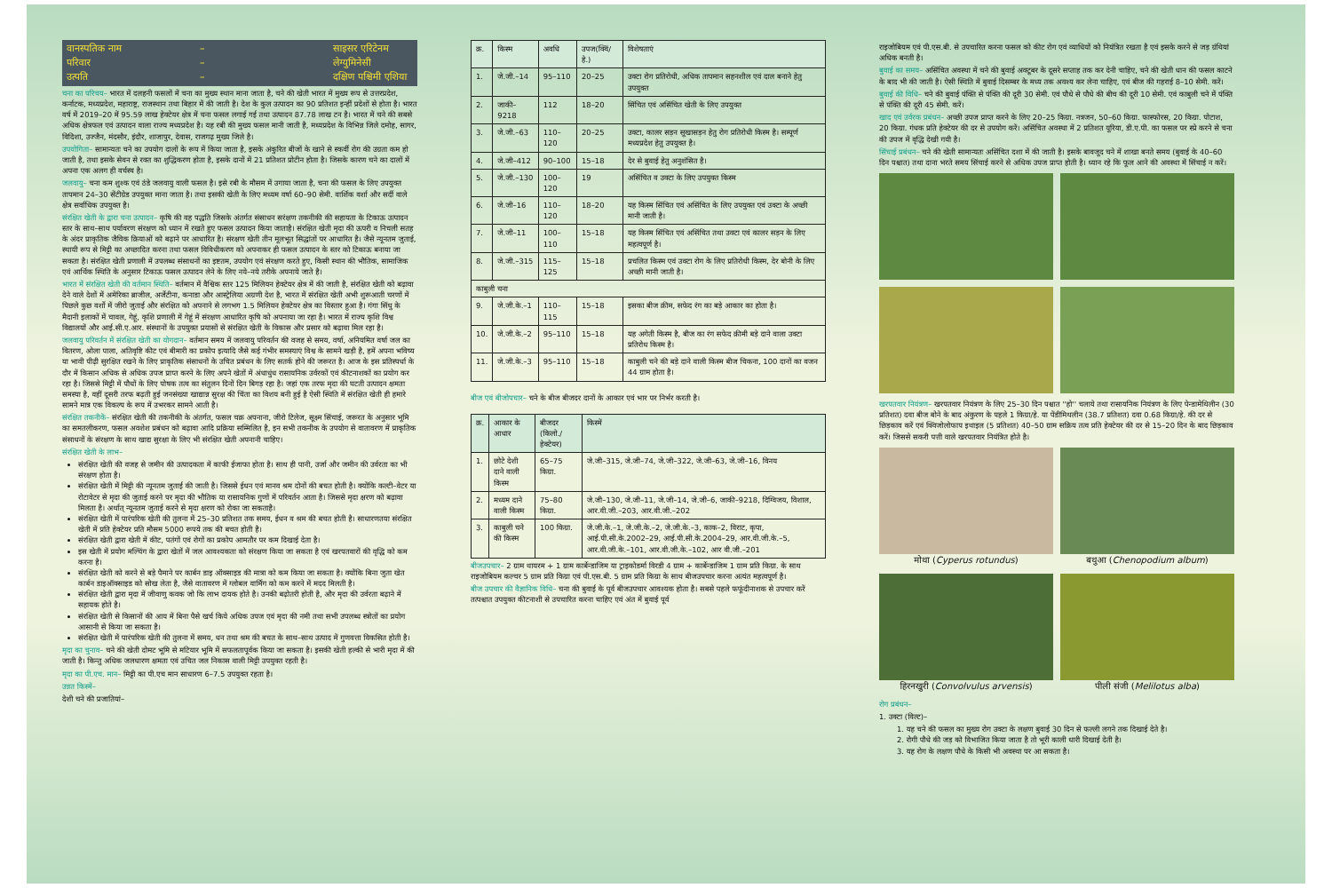वानस्पतिक नाम – साइसर एरिटेनम
परिवार – लेग्युमिनेसी
उत्पति – दक्षिण पश्चिमी एशिया
चना का परिचय– भारत में दलहनी फसलों में चना का मुख्य स्थान माना जाता है, चने की खेती भारत में मुख्य रूप से उत्तरप्रदेश, कर्नाटक, मध्यप्रदेश, महाराष्ट्र, राजस्थान तथा बिहार में की जाती है। देश के कुल उत्पादन का 90 प्रतिशत इन्हीं प्रदेशों से होता है। भारत वर्ष में 2019–20 में 95.59 लाख हेक्टेयर क्षेत्र में चना फसल लगाई गई तथा उत्पादन 87.78 लाख टन है। भारत में चने की सबसे अधिक क्षेत्रफल एवं उत्पादन वाला राज्य मध्यप्रदेश है। यह रबी की मुख्य फसल मानी जाती है, मध्यप्रदेश के विभिन्न जिले दमोह, सागर, विदिशा, उज्जैन, मंदसौर, इंदौर, शाजापुर, देवास, राजगढ़ मुख्य जिले है।
उपयोगिता– सामान्यतः चने का उपयोग दालों के रूप में किया जाता है, इसके अंकुरित बीजों के खाने से स्कर्वी रोग की उग्रता कम हो जाती है, तथा इसके सेवन से रक्त का शुद्धिकरण होता है, इसके दानों में 21 प्रतिशत प्रोटीन होता है। जिसके कारण चने का दालों में अपना एक अलग ही वर्चस्व है।
जलवायु– चना कम शुश्क एवं ठंडे जलवायु वाली फसल है। इसे रबी के मौसम में उगाया जाता है, चना की फसल के लिए उपयुक्त तापमान 24–30 सेंटीग्रेड उपयुक्त माना जाता है। तथा इसकी खेती के लिए मध्यम वर्षा 60–90 सेमी. वार्शिक वर्शा और सर्दी वाले क्षेत्र सर्वाधिक उपयुक्त है।
संरक्षित खेती के द्वारा चना उत्पादन– कृषि की वह पद्धति जिसके अंतर्गत संसाधन सरंक्षण तकनीकी की सहायता के टिकाऊ उत्पादन स्तर के साथ–साथ पर्यावरण संरक्षण को ध्यान में रखते हुए फसल उत्पादन किया जाताहै। संरक्षित खेती मृदा की ऊपरी व निचली सतह के अंदर प्राकृतिक जैविक क्रियाओं को बढ़ाने पर आधारित है। संरक्षण खेती तीन मूलभूत सिद्धांतों पर आधारित है। जैसे न्यूनतम जुताई, स्थायी रूप से मिट्टी का अच्छादित करना तथा फसल विविधीकरण को अपनाकर ही फसल उत्पादन के स्तर को टिकाऊ बनाया जा सकता है। संरक्षित खेती प्रणाली में उपलब्ध संसाधनों का इष्टतम, उपयोग एवं संरक्षण करते हुए, किसी स्थान की भौतिक, सामाजिक एवं आर्थिक स्थिति के अनुसार टिकाऊ फसल उत्पादन लेने के लिए नये–नये तरीके अपनाये जाते है।
भारत में संरक्षित खेती की वर्तमान स्थिति– वर्तमान में वैश्विक स्तर 125 मिलियन हेक्टेयर क्षेत्र में की जाती है, संरक्षित खेती को बढ़ावा देने वाले देशों में अमेरिका ब्राजील, अर्जेटीना, कनाडा और आस्ट्रेलिया अग्रणी देश है, भारत में संरक्षित खेती अभी शुरूआती चरणों में पिछले कुछ वर्शो में जीरो जुताई और संरक्षित को अपनाने से लगभग 1.5 मिलियन हेक्टेयर क्षेत्र का विस्तार हुआ है। गंगा सिंधु के मैदानी इलाकों में चावल, गेहूं, कृशि प्रणाली में गेहूं में संरक्षण आधारित कृषि को अपनाया जा रहा है। भारत में राज्य कृशि विश्व विद्यालयों और आई.सी.ए.आर. संस्थानों के उपयुक्त प्रयासों से संरक्षित खेती के विकास और प्रसार को बढ़ावा मिल रहा है।
जलवायु परिवर्तन में संरक्षित खेती का योगदान– वर्तमान समय में जलवायु परिवर्तन की वजह से समय, वर्षा, अनियमित वर्षा जल का वितरण, ओला पाला, अतिवृष्टि कीट एवं बीमारी का प्रकोप इत्यादि जैसे कई गंभीर समस्याएं विश्व के सामने खड़ी है, हमें अपना भविष्य या भावी पीढ़ी सुरक्षित रखने के लिए प्राकृतिक संसाधनों के उचित प्रबंधन के लिए सतर्क होने की जरूरत है। आज के इस प्रतिस्पर्धा के दौर में किसान अधिक से अधिक उपज प्राप्त करने के लिए अपने खेतों में अंधाधुंध रासायनिक उर्वरकों एवं कीटनाशकों का प्रयोग कर रहा है। जिससे मिट्टी में पौधों के लिए पोषक तत्व का संतुलन दिनों दिन बिगड़ रहा है। जहां एक तरफ मृदा की घटती उत्पादन क्षमता समस्या है, वहीं दूसरी तरफ बढ़ती हुई जनसंख्या खाद्यान्न सुरक्ष की चिंता का विशय बनी हुई है ऐसी स्थिति में संरक्षित खेती ही हमारे सामने मात्र एक विकल्प के रूप में उभरकर सामने आती है।
संरक्षित तकनीकें– संरक्षित खेती की तकनीकी के अंतर्गत, फसल चक्र अपनाना, जीरो टिलेज, सूक्ष्म सिंचाई, जरूरत के अनुसार भूमि का समतलीकरण, फसल अवशेश प्रबंधन को बढ़ावा आदि प्रक्रिया सम्मिलित है, इन सभी तकनीक के उपयोग से वातावरण में प्राकृतिक संसाधनों के संरक्षण के साथ खाद्य सुरक्षा के लिए भी संरक्षित खेती अपनानी चाहिए।
संरक्षित खेती के लाभ–
संरक्षित खेती की वजह से जमीन की उत्पादकता में काफी ईजाफा होता है। साथ ही पानी, उर्जा और जमीन की उर्वरता का भी संरक्षण होता है।
संरक्षित खेती में मिट्टी की न्यूनतम जुताई की जाती है। जिससे ईधन एवं मानव श्रम दोनों की बचत होती है। क्योंकि कल्टी–वेटर या रोटावेटर से मृदा की जुताई करने पर मृदा की भौतिक या रासायनिक गुणों में परिवर्तन आता है। जिससे मृदा क्षरण को बढ़ावा मिलता है। अर्थात् न्यूनतम जुताई करने से मृदा क्षरण को रोका जा सकताहै।
संरक्षित खेती में पारंपरिक खेती की तुलना में 25–30 प्रतिशत तक समय, ईधन व श्रम की बचत होती है। साधारणतया संरक्षित खेती में प्रति हेक्टेयर प्रति मौसम 5000 रूपये तक की बचत होती है।
संरक्षित खेती द्वारा खेती में कीट, पतंगों एवं रोगों का प्रकोप आमतौर पर कम दिखाई देता है।
इस खेती में प्रयोग मल्चिंग के द्वारा खेतों में जल आवश्यकता को संरक्षण किया जा सकता है एवं खरपतवारों की वृद्धि को कम करना है।
संरक्षित खेती को करने से बड़े पैमाने पर कार्बन डाइ ऑक्साइड की मात्रा को कम किया जा सकता है। क्योंकि बिना जुता खेत कार्बन डाइऑक्साइड को सोख लेता है, जैसे वातावरण में ग्लोबल वार्मिंग को कम करने में मदद मिलती है।
संरक्षित खेती द्वारा मृदा में जीवाणु कवक जो कि लाभ दायक होते है। उनकी बढ़ोतरी होती है, और मृदा की उर्वरता बढ़ाने में सहायक होते है।
संरक्षित खेती से किसानों की आय में बिना पैसे खर्च किये अधिक उपज एवं मृदा की नमी तथा सभी उपलब्ध स्त्रोतों का प्रयोग आसानी से किया जा सकता है।
संरक्षित खेती में पारंपरिक खेती की तुलना में समय, धन तथा श्रम की बचत के साथ–साथ उत्पाद में गुणवत्ता विकसित होती है।
मृदा का चुनाव– चने की खेती दोमट भूमि से मटियार भूमि में सफलतापूर्वक किया जा सकता है। इसकी खेती हल्की से भारी मृदा में की जाती है। किन्तु अधिक जलधारण क्षमता एवं उचित जल निकास वाली मिट्टी उपयुक्त रहती है।
मृदा का पी.एच. मान– मिट्टी का पी.एच मान साधारण 6–7.5 उपयुक्त रहता है।
उन्नत किस्में–
देशी चने की प्रजातियां–
| क्र. | किस्म | अवधि | उपज(क्विं/हे.) | विशेषताएं |
| --- | --- | --- | --- | --- |
| 1. | जे.जी.–14 | 95–110 | 20–25 | उक्टा रोग प्रतिरोधी, अधिक तापमान सहनशील एवं दाल बनाने हेतु उपयुक्त |
| 2. | जाकी–9218 | 112 | 18–20 | सिंचित एवं असिंचित खेती के लिए उपयुक्त |
| 3. | जे.जी.–63 | 110–120 | 20–25 | उक्टा, कालर सड़न सूखासड़न हेतु रोग प्रतिरोधी किस्म है। सम्पूर्ण मध्यप्रदेश हेतु उपयुक्त है। |
| 4. | जे.जी–412 | 90–100 | 15–18 | देर से बुवाई हेतु अनुशंसित है। |
| 5. | जे.जी.–130 | 100–120 | 19 | असिंचित व उक्टा के लिए उपयुक्त किस्म |
| 6. | जे.जी–16 | 110–120 | 18–20 | यह किस्म सिंचित एवं असिंचित के लिए उपयुक्त एवं उक्टा के अच्छी मानी जाती है। |
| 7. | जे.जी–11 | 100–110 | 15–18 | यह किस्म सिंचित एवं असिंचित तथा उक्टा एवं कालर सड़न के लिए महत्वपूर्ण है। |
| 8. | जे.जी.–315 | 115–125 | 15–18 | प्रचलित किस्म एवं उक्टा रोग के लिए प्रतिरोधी किस्म, देर बोनी के लिए अच्छी मानी जाती है। |
| काबुली चना | | | | |
| 9. | जे.जी.के.–1 | 110–115 | 15–18 | इसका बीज क्रीम, सफेद रंग का बड़े आकार का होता है। |
| 10. | जे.जी.के.–2 | 95–110 | 15–18 | यह अगेती किस्म है, बीज का रंग सफेद क्रीमी बड़े दाने वाला उक्टा प्रतिरोध किस्म है। |
| 11. | जे.जी.के.–3 | 95–110 | 15–18 | काबुली चने की बड़े दाने वाली किस्म बीज चिकना, 100 दानों का वजन 44 ग्राम होता है। |
बीज एवं बीजोपचार– चने के बीज बीजदर दानों के आकार एवं भार पर निर्भर करती है।
| क्र. | आकार के आधार | बीजदर (किलो./हेक्टेयर) | किस्में |
| --- | --- | --- | --- |
| 1. | छोटे देशी दाने वाली किस्म | 65–75 किग्रा. | जे.जी–315, जे.जी–74, जे.जी–322, जे.जी–63, जे.जी–16, विनय |
| 2. | मध्यम दाने वाली किस्म | 75–80 किग्रा. | जे.जी–130, जे.जी–11, जे.जी–14, जे.जी–6, जाकी–9218, दिग्विजय, विशाल, आर.वी.जी.–203, आर.वी.जी.–202 |
| 3. | काबुली चने की किस्म | 100 किग्रा. | जे.जी.के.–1, जे.जी.के.–2, जे.जी.के.–3, काक–2, विराट, कृपा, आई.पी.सी.के.2002–29, आई.पी.सी.के.2004–29, आर.वी.जी.के.–5, आर.वी.जी.के.–101, आर.वी.जी.के.–102, आर वी.जी.–201 |
बीजउपचार– 2 ग्राम थायरम + 1 ग्राम कार्बेन्डाजिम या ट्राइकोडर्मा विरडी 4 ग्राम + कार्बेन्डाजिम 1 ग्राम प्रति किग्रा. के साथ राइजोबियम कल्चर 5 ग्राम प्रति किग्रा एवं पी.एस.बी. 5 ग्राम प्रति किग्रा के साथ बीजउपचार करना अत्यंत महत्वपूर्ण है।
बीज उपचार की वैज्ञानिक विधि– चना की बुवाई के पूर्व बीजउपचार आवश्यक होता है। सबसे पहले फफूंदीनाशक से उपचार करें तत्पश्चात उपयुक्त कीटनाशी से उपचारित करना चाहिए एवं अंत में बुवाई पूर्व
राइजोबियम एवं पी.एस.बी. से उपचारित करना फसल को कीट रोग एवं व्याधियों को नियंत्रित रखता है एवं इसके करने से जड़ ग्रंथियां अधिक बनती है।
बुवाई का समय– असिंचित अवस्था में चने की बुवाई अक्टूबर के दूसरे सप्ताह तक कर देनी चाहिए, चने की खेती धान की फसल काटने के बाद भी की जाती है। ऐसी स्थिति में बुवाई दिसम्बर के मध्य तक अवश्य कर लेना चाहिए, एवं बीज की गहराई 8–10 सेमी. करें।
बुवाई की विधि– चने की बुवाई पंक्ति से पंक्ति की दूरी 30 सेमी. एवं पौधे से पौधे की बीच की दूरी 10 सेमी. एवं काबुली चने में पंक्ति से पंक्ति की दूरी 45 सेमी. करें।
खाद एवं उर्वरक प्रबंधन– अच्छी उपज प्राप्त करने के लिए 20–25 किग्रा. नत्रजन, 50–60 किग्रा. फास्फोरस, 20 किग्रा. पोटाश, 20 किग्रा. गंधक प्रति हेक्टेयर की दर से उपयोग करें। असिंचित अवस्था में 2 प्रतिशत यूरिया, डी.ए.पी. का फसल पर स्प्रे करने से चना की उपज में वृद्धि देखी गयी है।
सिंचाई प्रबंधन– चने की खेती सामान्यतः असिंचित दशा में की जाती है। इसके बावजूद चने में शाखा बनते समय (बुवाई के 40–60 दिन पश्चात) तथा दाना भरते समय सिंचाई करने से अधिक उपज प्राप्त होती है। ध्यान रहे कि फूल आने की अवस्था में सिंचाई न करें।
खरपतवार नियंत्रण– खरपतवार नियंत्रण के लिए 25–30 दिन पश्चात ''हो'' चलाये तथा रासायनिक नियंत्रण के लिए पेन्डामेथिलीन (30 प्रतिशत) दवा बीज बोने के बाद अंकुरण के पहले 1 किग्रा/हे. या पेंडीमिथलीन (38.7 प्रतिशत) दवा 0.68 किग्रा/हे. की दर से छिड़काव करें एवं क्विजोलोफाप इथाइल (5 प्रतिशत) 40–50 ग्राम सक्रिय तत्व प्रति हेक्टेयर की दर से 15–20 दिन के बाद छिड़काव करें। जिससे सकरी पत्ती वाले खरपतवार नियंत्रित होते है।
मोथा (Cyperus rotundus)
बथुआ (Chenopodium album)
हिरनखुरी (Convolvulus arvensis)
पीली संजी (Melilotus alba)
रोग प्रबंधन–
1. उक्टा (विल्ट)–
1. यह चने की फसल का मुख्य रोग उक्टा के लक्षण बुवाई 30 दिन से फल्ली लगने तक दिखाई देते है।
2. रोगी पौधे की जड़ को विभाजित किया जाता है तो भूरी काली धारी दिखाई देती है।
3. यह रोग के लक्षण पौधे के किसी भी अवस्था पर आ सकता है।